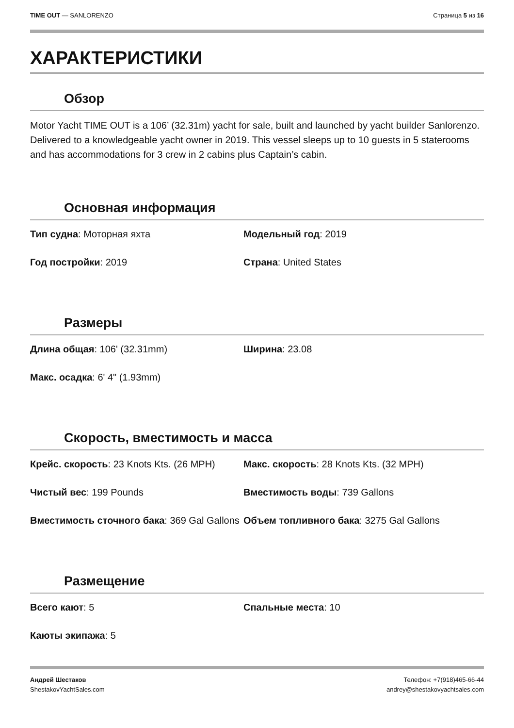TIME OUT — SANLORENZO Страница 5 из 16
ХАРАКТЕРИСТИКИ
Обзор
Motor Yacht TIME OUT is a 106’ (32.31m) yacht for sale, built and launched by yacht builder Sanlorenzo. Delivered to a knowledgeable yacht owner in 2019. This vessel sleeps up to 10 guests in 5 staterooms and has accommodations for 3 crew in 2 cabins plus Captain’s cabin.
Основная информация
Тип судна: Моторная яхта
Модельный год: 2019
Год постройки: 2019
Страна: United States
Размеры
Длина общая: 106' (32.31mm)
Ширина: 23.08
Макс. осадка: 6' 4" (1.93mm)
Скорость, вместимость и масса
Крейс. скорость: 23 Knots Kts. (26 MPH)
Макс. скорость: 28 Knots Kts. (32 MPH)
Чистый вес: 199 Pounds
Вместимость воды: 739 Gallons
Вместимость сточного бака: 369 Gal Gallons
Объем топливного бака: 3275 Gal Gallons
Размещение
Всего кают: 5
Спальные места: 10
Каюты экипажа: 5
Андрей Шестаков
ShestakovYachtSales.com
Телефон: +7(918)465-66-44
andrey@shestakovyachtsales.com